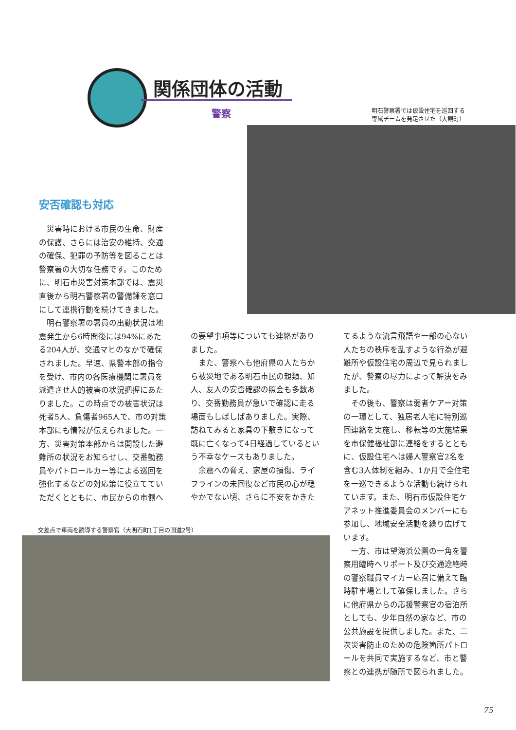関係団体の活動
警察
明石警察署では仮設住宅を巡回する
専属チームを発足させた（大観町）
安否確認も対応
災害時における市民の生命、財産の保護、さらには治安の維持、交通の確保、犯罪の予防等を図ることは警察署の大切な任務です。このために、明石市災害対策本部では、震災直後から明石警察署の警備課を窓口にして連携行動を続けてきました。
明石警察署の署員の出勤状況は地震発生から6時間後には94%にあたる204人が、交通マヒのなかで確保されました。早速、県警本部の指令を受け、市内の各医療機関に署員を派遣させ人的被害の状況把握にあたりました。この時点での被害状況は死者5人、負傷者965人で、市の対策本部にも情報が伝えられました。一方、災害対策本部からは開設した避難所の状況をお知らせし、交番勤務員やパトロールカー等による巡回を強化するなどの対応策に役立てていただくとともに、市民からの市側へ
の要望事項等についても連絡がありました。
また、警察へも他府県の人たちから被災地である明石市民の親類、知人、友人の安否確認の照会も多数あり、交番勤務員が急いで確認に走る場面もしばしばありました。実際、訪ねてみると家具の下敷きになって既に亡くなって4日経過しているという不幸なケースもありました。
余震への脅え、家屋の損傷、ライフラインの未回復など市民の心が穏やかでない頃、さらに不安をかきた
てるような流言飛語や一部の心ない人たちの秩序を乱すような行為が避難所や仮設住宅の周辺で見られましたが、警察の尽力によって解決をみました。
その後も、警察は弱者ケアー対策の一環として、独居老人宅に特別巡回連絡を実施し、移転等の実施結果を市保健福祉部に連絡をするとともに、仮設住宅へは婦人警察官2名を含む3人体制を組み、1か月で全住宅を一巡できるような活動も続けられています。また、明石市仮設住宅ケアネット推進委員会のメンバーにも参加し、地域安全活動を繰り広げています。
一方、市は望海浜公園の一角を警察用臨時ヘリポート及び交通途絶時の警察職員マイカー応召に備えて臨時駐車場として確保しました。さらに他府県からの応援警察官の宿泊所としても、少年自然の家など、市の公共施設を提供しました。また、二次災害防止のための危険箇所パトロールを共同で実施するなど、市と警察との連携が随所で図られました。
交差点で車両を誘導する警察官（大明石町1丁目の国道2号）
75